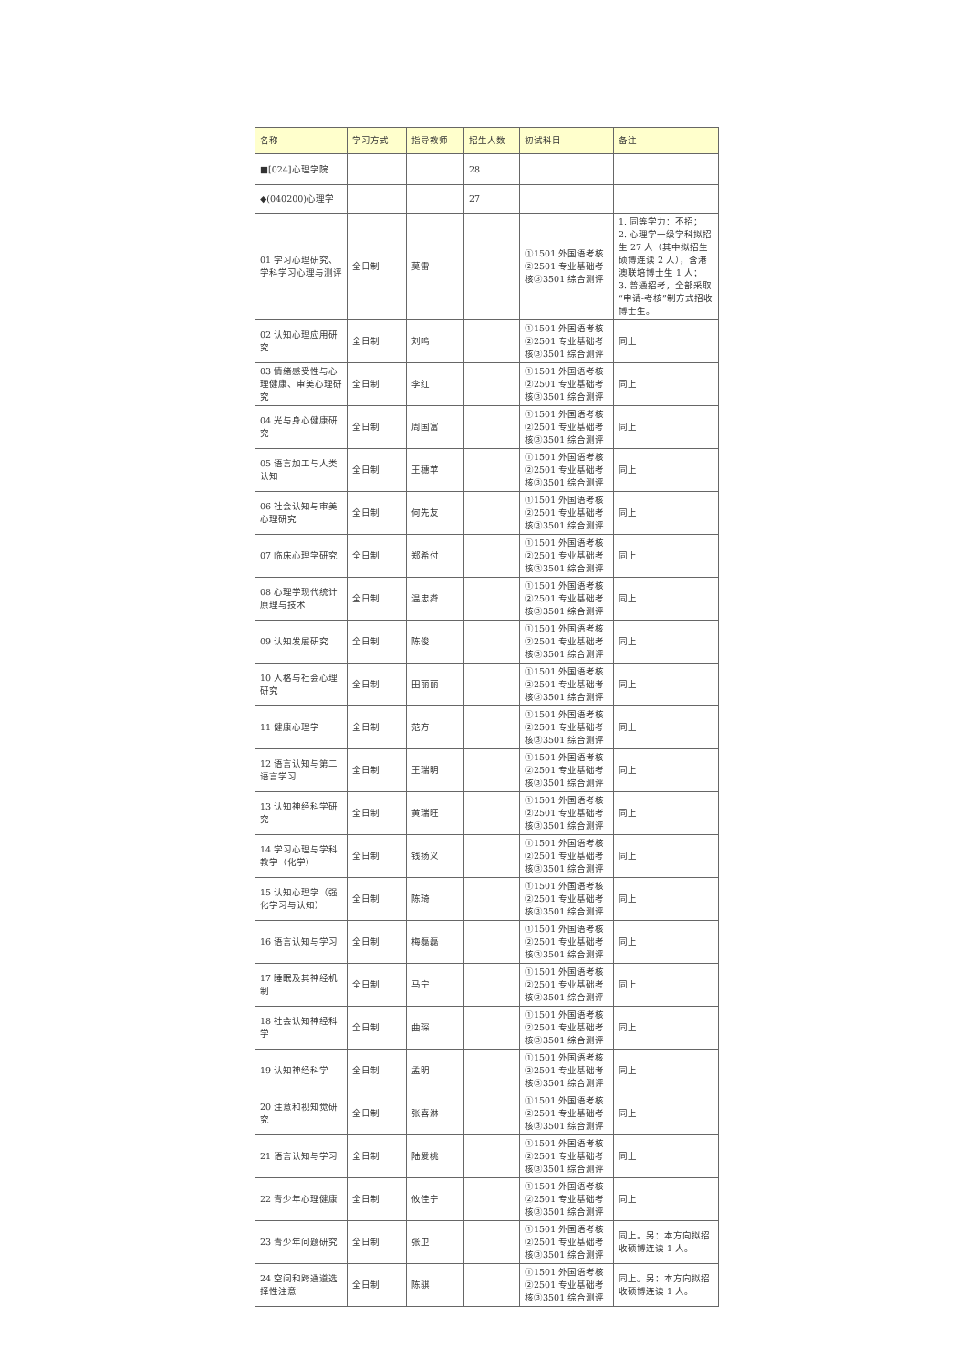| 名称 | 学习方式 | 指导教师 | 招生人数 | 初试科目 | 备注 |
| --- | --- | --- | --- | --- | --- |
| ■[024]心理学院 | | | 28 | | |
| ◆(040200)心理学 | | | 27 | | |
| 01 学习心理研究、学科学习心理与测评 | 全日制 | 莫雷 | | ①1501 外国语考核②2501 专业基础考核③3501 综合测评 | 1. 同等学力：不招； 2. 心理学一级学科拟招生 27 人（其中拟招生硕博连读 2 人），含港澳联培博士生 1 人； 3. 普通招考，全部采取“申请-考核”制方式招收博士生。 |
| 02 认知心理应用研究 | 全日制 | 刘鸣 | | ①1501 外国语考核②2501 专业基础考核③3501 综合测评 | 同上 |
| 03 情绪感受性与心理健康、审美心理研究 | 全日制 | 李红 | | ①1501 外国语考核②2501 专业基础考核③3501 综合测评 | 同上 |
| 04 光与身心健康研究 | 全日制 | 周国富 | | ①1501 外国语考核②2501 专业基础考核③3501 综合测评 | 同上 |
| 05 语言加工与人类认知 | 全日制 | 王穗苹 | | ①1501 外国语考核②2501 专业基础考核③3501 综合测评 | 同上 |
| 06 社会认知与审美心理研究 | 全日制 | 何先友 | | ①1501 外国语考核②2501 专业基础考核③3501 综合测评 | 同上 |
| 07 临床心理学研究 | 全日制 | 郑希付 | | ①1501 外国语考核②2501 专业基础考核③3501 综合测评 | 同上 |
| 08 心理学现代统计原理与技术 | 全日制 | 温忠粦 | | ①1501 外国语考核②2501 专业基础考核③3501 综合测评 | 同上 |
| 09 认知发展研究 | 全日制 | 陈俊 | | ①1501 外国语考核②2501 专业基础考核③3501 综合测评 | 同上 |
| 10 人格与社会心理研究 | 全日制 | 田丽丽 | | ①1501 外国语考核②2501 专业基础考核③3501 综合测评 | 同上 |
| 11 健康心理学 | 全日制 | 范方 | | ①1501 外国语考核②2501 专业基础考核③3501 综合测评 | 同上 |
| 12 语言认知与第二语言学习 | 全日制 | 王瑞明 | | ①1501 外国语考核②2501 专业基础考核③3501 综合测评 | 同上 |
| 13 认知神经科学研究 | 全日制 | 黄瑞旺 | | ①1501 外国语考核②2501 专业基础考核③3501 综合测评 | 同上 |
| 14 学习心理与学科教学（化学） | 全日制 | 钱扬义 | | ①1501 外国语考核②2501 专业基础考核③3501 综合测评 | 同上 |
| 15 认知心理学（强化学习与认知） | 全日制 | 陈琦 | | ①1501 外国语考核②2501 专业基础考核③3501 综合测评 | 同上 |
| 16 语言认知与学习 | 全日制 | 梅磊磊 | | ①1501 外国语考核②2501 专业基础考核③3501 综合测评 | 同上 |
| 17 睡眠及其神经机制 | 全日制 | 马宁 | | ①1501 外国语考核②2501 专业基础考核③3501 综合测评 | 同上 |
| 18 社会认知神经科学 | 全日制 | 曲琛 | | ①1501 外国语考核②2501 专业基础考核③3501 综合测评 | 同上 |
| 19 认知神经科学 | 全日制 | 孟明 | | ①1501 外国语考核②2501 专业基础考核③3501 综合测评 | 同上 |
| 20 注意和视知觉研究 | 全日制 | 张喜淋 | | ①1501 外国语考核②2501 专业基础考核③3501 综合测评 | 同上 |
| 21 语言认知与学习 | 全日制 | 陆爱桃 | | ①1501 外国语考核②2501 专业基础考核③3501 综合测评 | 同上 |
| 22 青少年心理健康 | 全日制 | 攸佳宁 | | ①1501 外国语考核②2501 专业基础考核③3501 综合测评 | 同上 |
| 23 青少年问题研究 | 全日制 | 张卫 | | ①1501 外国语考核②2501 专业基础考核③3501 综合测评 | 同上。另：本方向拟招收硕博连读 1 人。 |
| 24 空间和跨通道选择性注意 | 全日制 | 陈骐 | | ①1501 外国语考核②2501 专业基础考核③3501 综合测评 | 同上。另：本方向拟招收硕博连读 1 人。 |